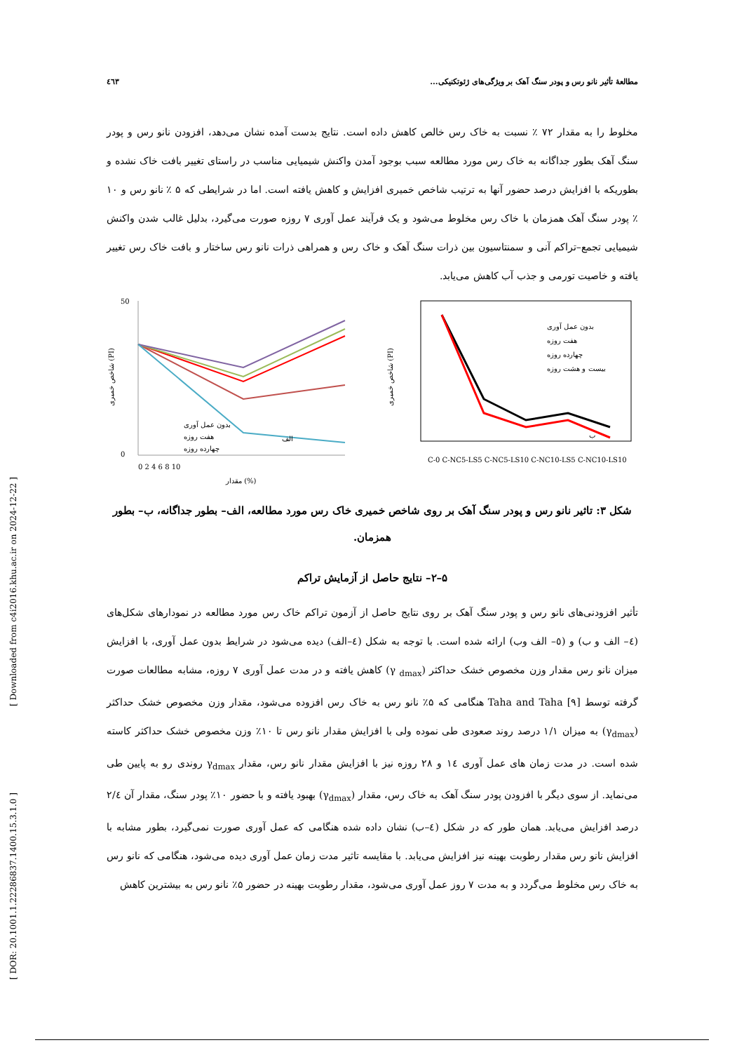[ Downloaded from c4i2016.khu.ac.ir on 2024-12-22 ]
[ DOR: 20.1001.1.22286837.1400.15.3.1.0 ]
مطالعهٔ تأثیر نانو رس و پودر سنگ آهک بر ویژگی‌های ژئوتکنیکی... ٤٦٣
مخلوط را به مقدار ۷۲ ٪ نسبت به خاک رس خالص کاهش داده است. نتایج بدست آمده نشان می‌دهد، افزودن نانو رس و پودر سنگ آهک بطور جداگانه به خاک رس مورد مطالعه سبب بوجود آمدن واکنش شیمیایی مناسب در راستای تغییر بافت خاک نشده و بطوریکه با افزایش درصد حضور آنها به ترتیب شاخص خمیری افزایش و کاهش یافته است. اما در شرایطی که ۵ ٪ نانو رس و ۱۰ ٪ پودر سنگ آهک همزمان با خاک رس مخلوط می‌شود و یک فرآیند عمل آوری ۷ روزه صورت می‌گیرد، بدلیل غالب شدن واکنش شیمیایی تجمع–تراکم آنی و سمنتاسیون بین ذرات سنگ آهک و خاک رس و همراهی ذرات نانو رس ساختار و بافت خاک رس تغییر یافته و خاصیت تورمی و جذب آب کاهش می‌یابد.
شاخص خمیری (PI)
50
0
بدون عمل آوری
هفت روزه
چهارده روزه
الف
0 2 4 6 8 10
مقدار (%)
شاخص خمیری (PI)
بدون عمل آوری
هفت روزه
چهارده روزه
بیست و هشت روزه
ب
C-0 C-NC5-LS5 C-NC5-LS10 C-NC10-LS5 C-NC10-LS10
شکل ۳: تاثیر نانو رس و پودر سنگ آهک بر روی شاخص خمیری خاک رس مورد مطالعه، الف– بطور جداگانه، ب– بطور همزمان.
۵–۲– نتایج حاصل از آزمایش تراکم
تأثیر افزودنی‌های نانو رس و پودر سنگ آهک بر روی نتایج حاصل از آزمون تراکم خاک رس مورد مطالعه در نمودارهای شکل‌های (٤– الف و ب) و (٥– الف وب) ارائه شده است. با توجه به شکل (٤–الف) دیده می‌شود در شرایط بدون عمل آوری، با افزایش میزان نانو رس مقدار وزن مخصوص خشک حداکثر (γ <sub>dmax</sub>) کاهش یافته و در مدت عمل آوری ۷ روزه، مشابه مطالعات صورت گرفته توسط Taha and Taha [۹] هنگامی که ۵٪ نانو رس به خاک رس افزوده می‌شود، مقدار وزن مخصوص خشک حداکثر (γ<sub>dmax</sub>) به میزان ۱/۱ درصد روند صعودی طی نموده ولی با افزایش مقدار نانو رس تا ۱۰٪ وزن مخصوص خشک حداکثر کاسته شده است. در مدت زمان های عمل آوری ١٤ و ۲۸ روزه نیز با افزایش مقدار نانو رس، مقدار γ<sub>dmax</sub> روندی رو به پایین طی می‌نماید. از سوی دیگر با افزودن پودر سنگ آهک به خاک رس، مقدار (γ<sub>dmax</sub>) بهبود یافته و با حضور ۱۰٪ پودر سنگ، مقدار آن ۲/٤ درصد افزایش می‌یابد. همان طور که در شکل (٤–ب) نشان داده شده هنگامی که عمل آوری صورت نمی‌گیرد، بطور مشابه با افزایش نانو رس مقدار رطوبت بهینه نیز افزایش می‌یابد. با مقایسه تاثیر مدت زمان عمل آوری دیده می‌شود، هنگامی که نانو رس به خاک رس مخلوط می‌گردد و به مدت ۷ روز عمل آوری می‌شود، مقدار رطوبت بهینه در حضور ۵٪ نانو رس به بیشترین کاهش